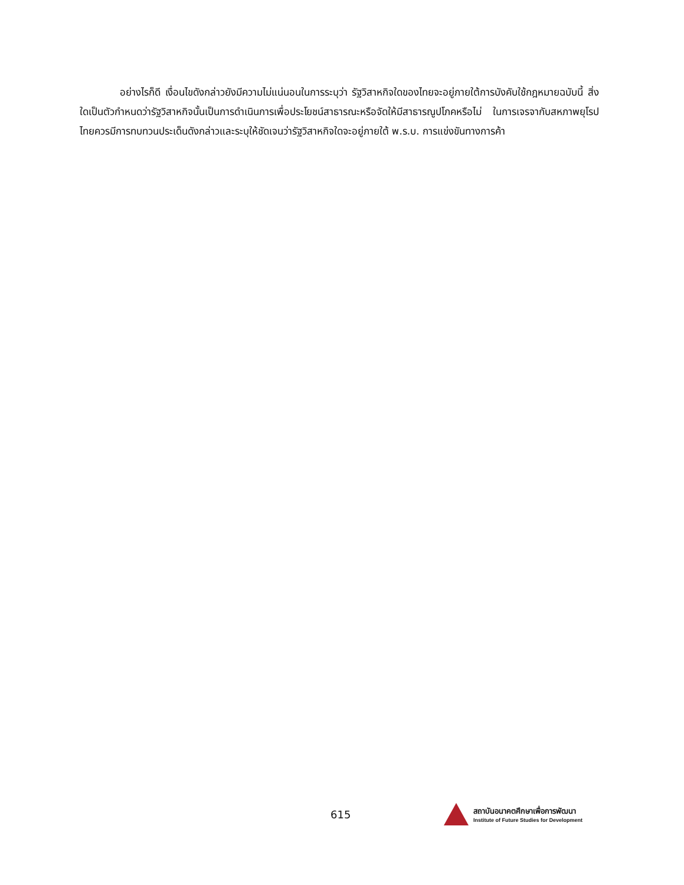อย่างไรก็ดี เงื่อนไขดังกล่าวยังมีความไม่แน่นอนในการระบุว่า รัฐวิสาหกิจใดของไทยจะอยู่ภายใต้การบังคับใช้กฎหมายฉบับนี้ สิ่งใดเป็นตัวกำหนดว่ารัฐวิสาหกิจนั้นเป็นการดำเนินการเพื่อประโยชน์สาธารณะหรือจัดให้มีสาธารณูปโภคหรือไม่ ในการเจรจากับสหภาพยุโรป ไทยควรมีการทบทวนประเด็นดังกล่าวและระบุให้ชัดเจนว่ารัฐวิสาหกิจใดจะอยู่ภายใต้ พ.ร.บ. การแข่งขันทางการค้า
615
สถาบันอนาคตศึกษาเพื่อการพัฒนา
Institute of Future Studies for Development